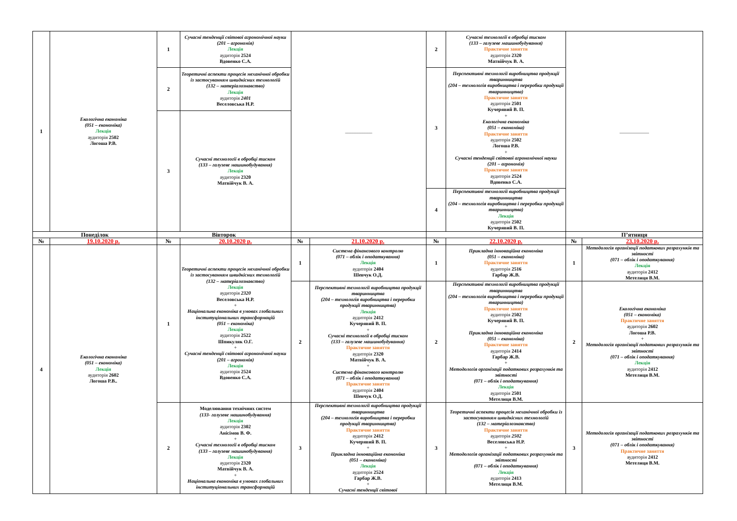| 1 | Екологічна економіка (051 – економіка) Лекція аудиторія 2502 Логоша Р.В. | 1 | Сучасні тенденції світової агрономічної науки (201 – агрономія) Лекція аудиторія 2524 Вдовенко С.А. | ___________ | | 2 | Сучасні технології в обробці тиском (133 – галузеве машинобудування) Практичне заняття аудиторія 2320 Матвійчук В. А. | ____________ | |
| | | 2 | Теоретичні аспекти процесів механічної обробки із застосуванням швидкісних технологій (132 – матеріалознавство) Лекція аудиторія 2401 Веселовська Н.Р. | | | 3 | Перспективні технології виробництва продукції тваринництва (204 – технологія виробництва і переробки продукції тваринництва) Практичне заняття аудиторія 2501 Кучерявий В. П. + Екологічна економіка (051 – економіка) Практичне заняття аудиторія 2502 Логоша Р.В. + Сучасні тенденції світової агрономічної науки (201 – агрономія) Практичне заняття аудиторія 2524 Вдовенко С.А. | | |
| | | 3 | Сучасні технології в обробці тиском (133 – галузеве машинобудування) Лекція аудиторія 2320 Матвійчук В. А. | | | | | | |
| | | | | | | 4 | Перспективні технології виробництва продукції тваринництва (204 – технологія виробництва і переробки продукції тваринництва) Лекція аудиторія 2502 Кучерявий В. П. | | |
| Понеділок | | Вівторок | | | | | | П’ятниця | |
| № | 19.10.2020 р. | № | 20.10.2020 р. | № | 21.10.2020 р. | № | 22.10.2020 р. | № | 23.10.2020 р. |
| 4 | Екологічна економіка (051 – економіка) Лекція аудиторія 2602 Логоша Р.В.. | 1 | Теоретичні аспекти процесів механічної обробки із застосуванням швидкісних технологій (132 – матеріалознавство) Лекція аудиторія 2320 Веселовська Н.Р. + Національна економіка в умовах глобальних інституціональних трансформацій (051 – економіка) Лекція аудиторія 2522 Шпикуляк О.Г. + Сучасні тенденції світової агрономічної науки (201 – агрономія) Лекція аудиторія 2524 Вдовенко С.А. | 1 | Система фінансового контролю (071 – облік і оподаткування) Лекція аудиторія 2404 Шевчук О.Д. | 1 | Прикладна інноваційна економіка (051 – економіка) Практичне заняття аудиторія 2516 Гарбар Ж.В. | 1 | Методологія організації податкових розрахунків та звітності (071 – облік і оподаткування) Лекція аудиторія 2412 Метелиця В.М. |
| | | | | 2 | Перспективні технології виробництва продукції тваринництва (204 – технологія виробництва і переробки продукції тваринництва) Лекція аудиторія 2412 Кучерявий В. П. + Сучасні технології в обробці тиском (133 – галузеве машинобудування) Практичне заняття аудиторія 2320 Матвійчук В. А. + Система фінансового контролю (071 – облік і оподаткування) Практичне заняття аудиторія 2404 Шевчук О.Д. | 2 | Перспективні технології виробництва продукції тваринництва (204 – технологія виробництва і переробки продукції тваринництва) Практичне заняття аудиторія 2502 Кучерявий В. П. + Прикладна інноваційна економіка (051 – економіка) Практичне заняття аудиторія 2414 Гарбар Ж.В. + Методологія організації податкових розрахунків та звітності (071 – облік і оподаткування) Лекція аудиторія 2501 Метелиця В.М. | 2 | Екологічна економіка (051 – економіка) Практичне заняття аудиторія 2602 Логоша Р.В. + Методологія організації податкових розрахунків та звітності (071 – облік і оподаткування) Лекція аудиторія 2412 Метелиця В.М. |
| | | 2 | Моделювання технічних систем (133- галузеве машинобудування) Лекція аудиторія 2302 Анісімов В. Ф. + Сучасні технології в обробці тиском (133 – галузеве машинобудування) Лекція аудиторія 2320 Матвійчук В. А. + Національна економіка в умовах глобальних інституціональних трансформацій | 3 | Перспективні технології виробництва продукції тваринництва (204 – технологія виробництва і переробки продукції тваринництва) Практичне заняття аудиторія 2412 Кучерявий В. П. + Прикладна інноваційна економіка (051 – економіка) Лекція аудиторія 2524 Гарбар Ж.В. + Сучасні тенденції світової | 3 | Теоретичні аспекти процесів механічної обробки із застосуванням швидкісних технологій (132 – матеріалознавство) Практичне заняття аудиторія 2502 Веселовська Н.Р. + Методологія організації податкових розрахунків та звітності (071 – облік і оподаткування) Лекція аудиторія 2413 Метелиця В.М. | 3 | Методологія організації податкових розрахунків та звітності (071 – облік і оподаткування) Практичне заняття аудиторія 2412 Метелиця В.М. |